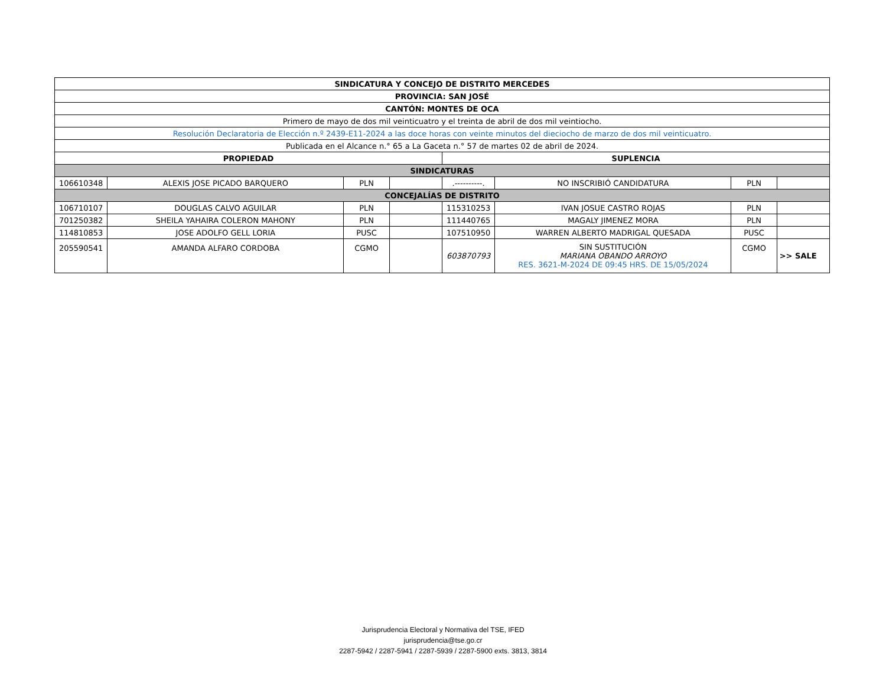| SINDICATURA Y CONCEJO DE DISTRITO MERCEDES | | | | | | | |
| --- | --- | --- | --- | --- | --- | --- | --- |
| PROVINCIA: SAN JOSÉ | | | | | | | |
| CANTÓN: MONTES DE OCA | | | | | | | |
| Primero de mayo de dos mil veinticuatro y el treinta de abril de dos mil veintiocho. | | | | | | | |
| Resolución Declaratoria de Elección n.º 2439-E11-2024 a las doce horas con veinte minutos del dieciocho de marzo de dos mil veinticuatro. | | | | | | | |
| Publicada en el Alcance n.° 65 a La Gaceta n.° 57 de martes 02 de abril de 2024. | | | | | | | |
| PROPIEDAD | | | | SUPLENCIA | | | |
| SINDICATURAS | | | | | | | |
| 106610348 | ALEXIS JOSE PICADO BARQUERO | PLN | | .----------. | NO INSCRIBIÓ CANDIDATURA | PLN | |
| CONCEJALÍAS DE DISTRITO | | | | | | | |
| 106710107 | DOUGLAS CALVO AGUILAR | PLN | | 115310253 | IVAN JOSUE CASTRO ROJAS | PLN | |
| 701250382 | SHEILA YAHAIRA COLERON MAHONY | PLN | | 111440765 | MAGALY JIMENEZ MORA | PLN | |
| 114810853 | JOSE ADOLFO GELL LORIA | PUSC | | 107510950 | WARREN ALBERTO MADRIGAL QUESADA | PUSC | |
| 205590541 | AMANDA ALFARO CORDOBA | CGMO | | 603870793 | SIN SUSTITUCIÓN MARIANA OBANDO ARROYO RES. 3621-M-2024 DE 09:45 HRS. DE 15/05/2024 | CGMO | >> SALE |
Jurisprudencia Electoral y Normativa del TSE, IFED
jurisprudencia@tse.go.cr
2287-5942 / 2287-5941 / 2287-5939 / 2287-5900 exts. 3813, 3814